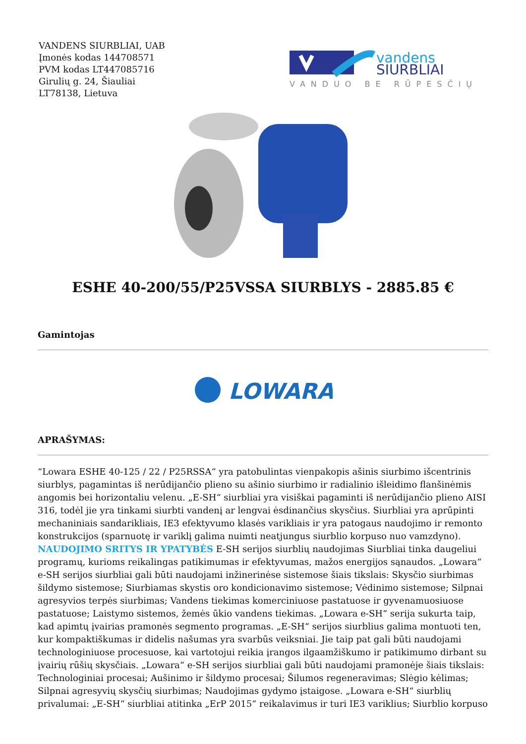VANDENS SIURBLIAI, UAB
Įmonės kodas 144708571
PVM kodas LT447085716
Girulių g. 24, Šiauliai
LT78138, Lietuva
vandens
SIURBLIAI
VANDUO BE RŪPESČIŲ
ESHE 40-200/55/P25VSSA SIURBLYS - 2885.85 €
Gamintojas
LOWARA
APRAŠYMAS:
“Lowara ESHE 40-125 / 22 / P25RSSA“ yra patobulintas vienpakopis ašinis siurbimo išcentrinis siurblys, pagamintas iš nerūdijančio plieno su ašinio siurbimo ir radialinio išleidimo flanšinėmis angomis bei horizontaliu velenu. „E-SH“ siurbliai yra visiškai pagaminti iš nerūdijančio plieno AISI 316, todėl jie yra tinkami siurbti vandenį ar lengvai ėsdinančius skysčius. Siurbliai yra aprūpinti mechaniniais sandarikliais, IE3 efektyvumo klasės varikliais ir yra patogaus naudojimo ir remonto konstrukcijos (sparnuotę ir variklį galima nuimti neatjungus siurblio korpuso nuo vamzdyno). NAUDOJIMO SRITYS IR YPATYBĖS E-SH serijos siurblių naudojimas Siurbliai tinka daugeliui programų, kurioms reikalingas patikimumas ir efektyvumas, mažos energijos sąnaudos. „Lowara“ e-SH serijos siurbliai gali būti naudojami inžinerinėse sistemose šiais tikslais: Skysčio siurbimas šildymo sistemose; Siurbiamas skystis oro kondicionavimo sistemose; Vėdinimo sistemose; Silpnai agresyvios terpės siurbimas; Vandens tiekimas komerciniuose pastatuose ir gyvenamuosiuose pastatuose; Laistymo sistemos, žemės ūkio vandens tiekimas. „Lowara e-SH“ serija sukurta taip, kad apimtų įvairias pramonės segmento programas. „E-SH“ serijos siurblius galima montuoti ten, kur kompaktiškumas ir didelis našumas yra svarbūs veiksniai. Jie taip pat gali būti naudojami technologiniuose procesuose, kai vartotojui reikia įrangos ilgaamžiškumo ir patikimumo dirbant su įvairių rūšių skysčiais. „Lowara“ e-SH serijos siurbliai gali būti naudojami pramonėje šiais tikslais: Technologiniai procesai; Aušinimo ir šildymo procesai; Šilumos regeneravimas; Slėgio kėlimas; Silpnai agresyvių skysčių siurbimas; Naudojimas gydymo įstaigose. „Lowara e-SH“ siurblių privalumai: „E-SH“ siurbliai atitinka „ErP 2015“ reikalavimus ir turi IE3 variklius; Siurblio korpuso